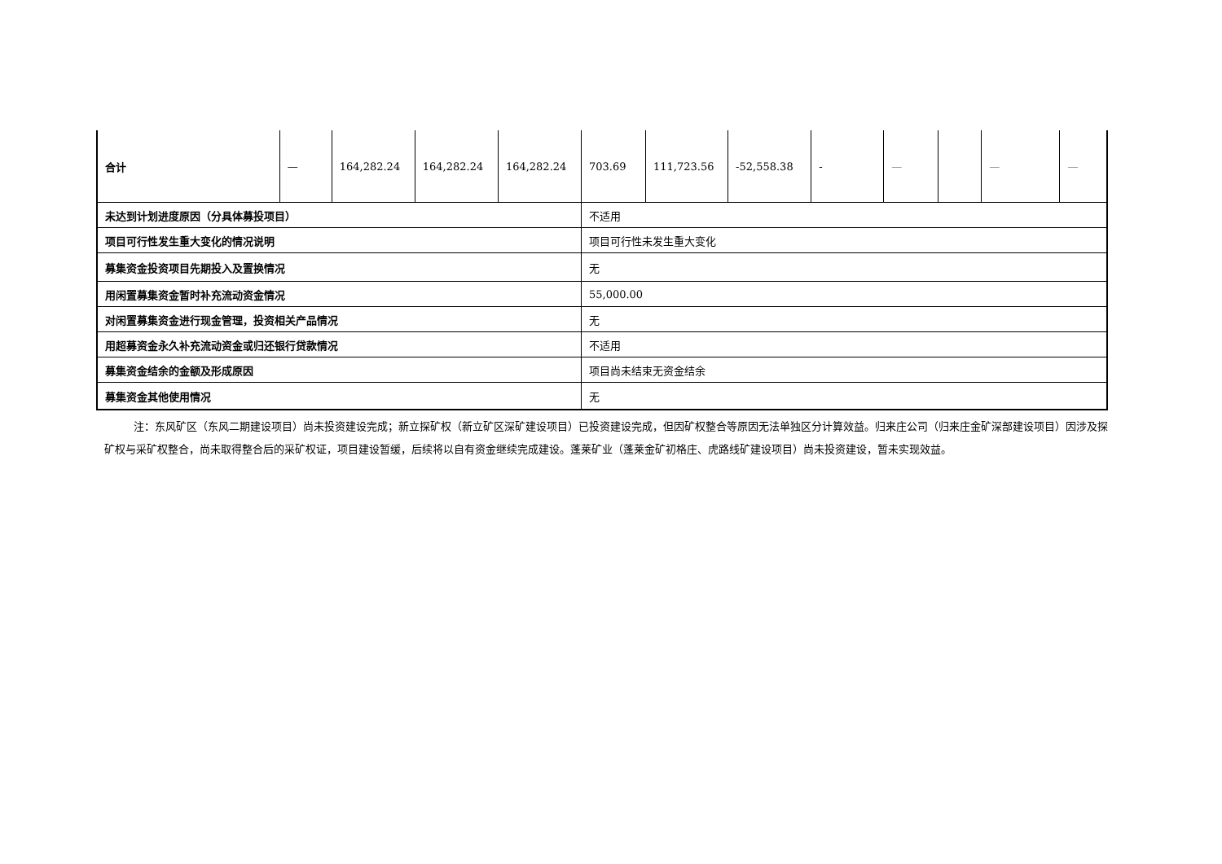| 合计 | — | 164,282.24 | 164,282.24 | 164,282.24 | 703.69 | 111,723.56 | -52,558.38 | - | — | | — | — |
| 未达到计划进度原因（分具体募投项目） | | | | | 不适用 | | | | | | | |
| 项目可行性发生重大变化的情况说明 | | | | | 项目可行性未发生重大变化 | | | | | | | |
| 募集资金投资项目先期投入及置换情况 | | | | | 无 | | | | | | | |
| 用闲置募集资金暂时补充流动资金情况 | | | | | 55,000.00 | | | | | | | |
| 对闲置募集资金进行现金管理，投资相关产品情况 | | | | | 无 | | | | | | | |
| 用超募资金永久补充流动资金或归还银行贷款情况 | | | | | 不适用 | | | | | | | |
| 募集资金结余的金额及形成原因 | | | | | 项目尚未结束无资金结余 | | | | | | | |
| 募集资金其他使用情况 | | | | | 无 | | | | | | | |
注：东风矿区（东风二期建设项目）尚未投资建设完成；新立探矿权（新立矿区深矿建设项目）已投资建设完成，但因矿权整合等原因无法单独区分计算效益。归来庄公司（归来庄金矿深部建设项目）因涉及探矿权与采矿权整合，尚未取得整合后的采矿权证，项目建设暂缓，后续将以自有资金继续完成建设。蓬莱矿业（蓬莱金矿初格庄、虎路线矿建设项目）尚未投资建设，暂未实现效益。